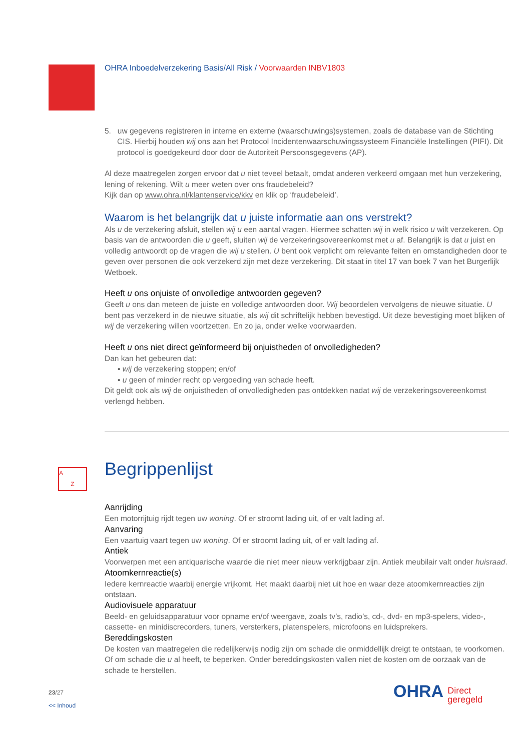A
Z
OHRA Inboedelverzekering Basis/All Risk / Voorwaarden INBV1803
5. uw gegevens registreren in interne en externe (waarschuwings)systemen, zoals de database van de Stichting CIS. Hierbij houden wij ons aan het Protocol Incidentenwaarschuwingssysteem Financiële Instellingen (PIFI). Dit protocol is goedgekeurd door door de Autoriteit Persoonsgegevens (AP).
Al deze maatregelen zorgen ervoor dat u niet teveel betaalt, omdat anderen verkeerd omgaan met hun verzekering, lening of rekening. Wilt u meer weten over ons fraudebeleid?
Kijk dan op www.ohra.nl/klantenservice/kkv en klik op ‘fraudebeleid’.
Waarom is het belangrijk dat u juiste informatie aan ons verstrekt?
Als u de verzekering afsluit, stellen wij u een aantal vragen. Hiermee schatten wij in welk risico u wilt verzekeren. Op basis van de antwoorden die u geeft, sluiten wij de verzekeringsovereenkomst met u af. Belangrijk is dat u juist en volledig antwoordt op de vragen die wij u stellen. U bent ook verplicht om relevante feiten en omstandigheden door te geven over personen die ook verzekerd zijn met deze verzekering. Dit staat in titel 17 van boek 7 van het Burgerlijk Wetboek.
Heeft u ons onjuiste of onvolledige antwoorden gegeven?
Geeft u ons dan meteen de juiste en volledige antwoorden door. Wij beoordelen vervolgens de nieuwe situatie. U bent pas verzekerd in de nieuwe situatie, als wij dit schriftelijk hebben bevestigd. Uit deze bevestiging moet blijken of wij de verzekering willen voortzetten. En zo ja, onder welke voorwaarden.
Heeft u ons niet direct geïnformeerd bij onjuistheden of onvolledigheden?
Dan kan het gebeuren dat:
▪ wij de verzekering stoppen; en/of
▪ u geen of minder recht op vergoeding van schade heeft.
Dit geldt ook als wij de onjuistheden of onvolledigheden pas ontdekken nadat wij de verzekeringsovereenkomst verlengd hebben.
Begrippenlijst
Aanrijding
Een motorrijtuig rijdt tegen uw woning. Of er stroomt lading uit, of er valt lading af.
Aanvaring
Een vaartuig vaart tegen uw woning. Of er stroomt lading uit, of er valt lading af.
Antiek
Voorwerpen met een antiquarische waarde die niet meer nieuw verkrijgbaar zijn. Antiek meubilair valt onder huisraad.
Atoomkernreactie(s)
Iedere kernreactie waarbij energie vrijkomt. Het maakt daarbij niet uit hoe en waar deze atoomkernreacties zijn ontstaan.
Audiovisuele apparatuur
Beeld- en geluidsapparatuur voor opname en/of weergave, zoals tv’s, radio’s, cd-, dvd- en mp3-spelers, video-, cassette- en minidiscrecorders, tuners, versterkers, platenspelers, microfoons en luidsprekers.
Bereddingskosten
De kosten van maatregelen die redelijkerwijs nodig zijn om schade die onmiddellijk dreigt te ontstaan, te voorkomen. Of om schade die u al heeft, te beperken. Onder bereddingskosten vallen niet de kosten om de oorzaak van de schade te herstellen.
23/27
<< Inhoud
OHRA Direct
geregeld